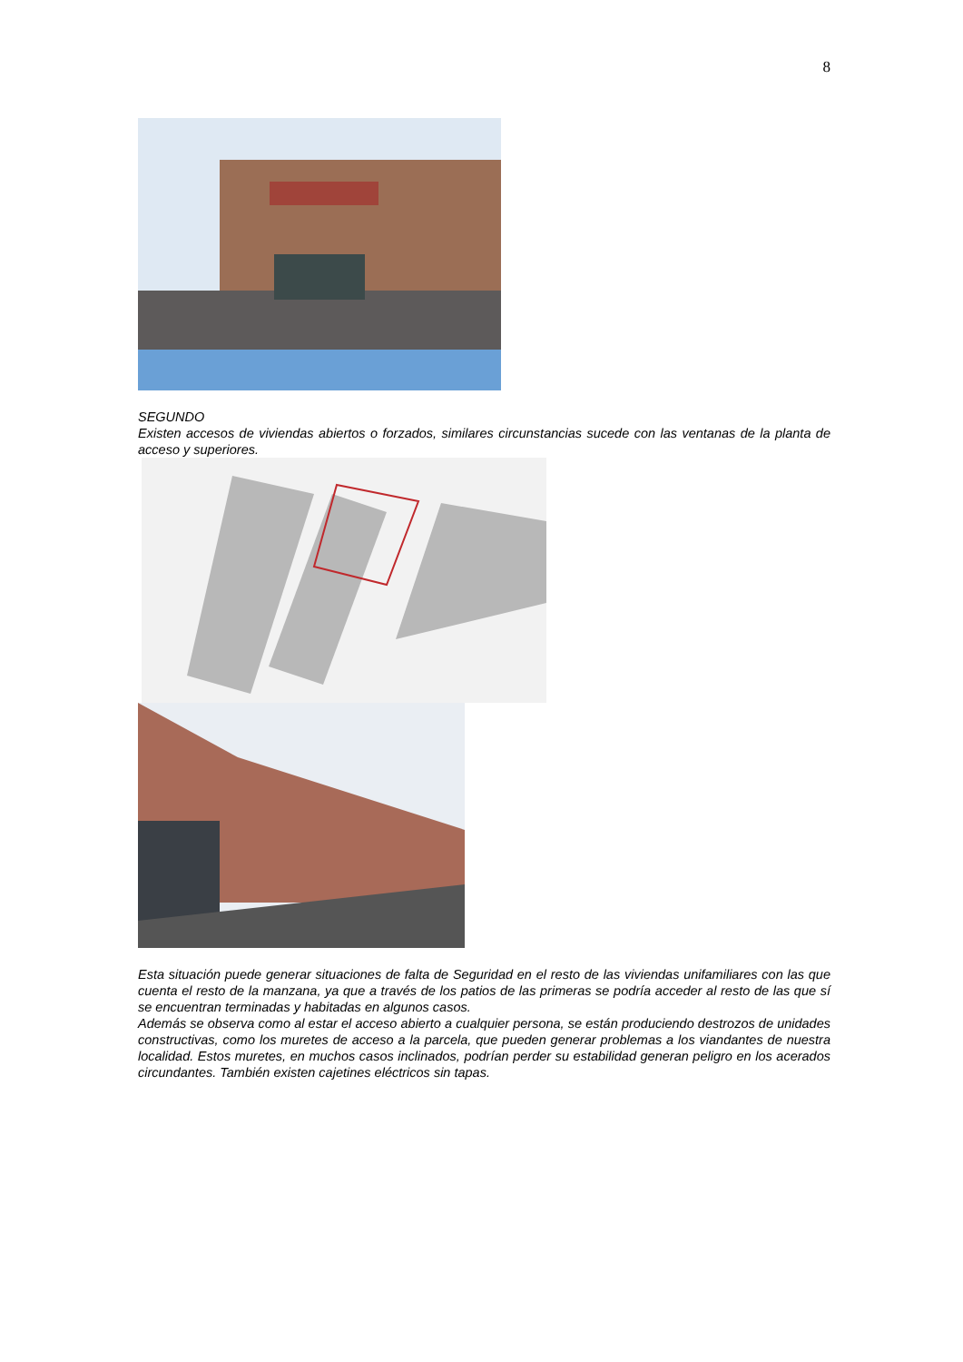8
SEGUNDO
Existen accesos de viviendas abiertos o forzados, similares circunstancias sucede con las ventanas de la planta de acceso y superiores.
Esta situación puede generar situaciones de falta de Seguridad en el resto de las viviendas unifamiliares con las que cuenta el resto de la manzana, ya que a través de los patios de las primeras se podría acceder al resto de las que sí se encuentran terminadas y habitadas en algunos casos.
Además se observa como al estar el acceso abierto a cualquier persona, se están produciendo destrozos de unidades constructivas, como los muretes de acceso a la parcela, que pueden generar problemas a los viandantes de nuestra localidad. Estos muretes, en muchos casos inclinados, podrían perder su estabilidad generan peligro en los acerados circundantes. También existen cajetines eléctricos sin tapas.